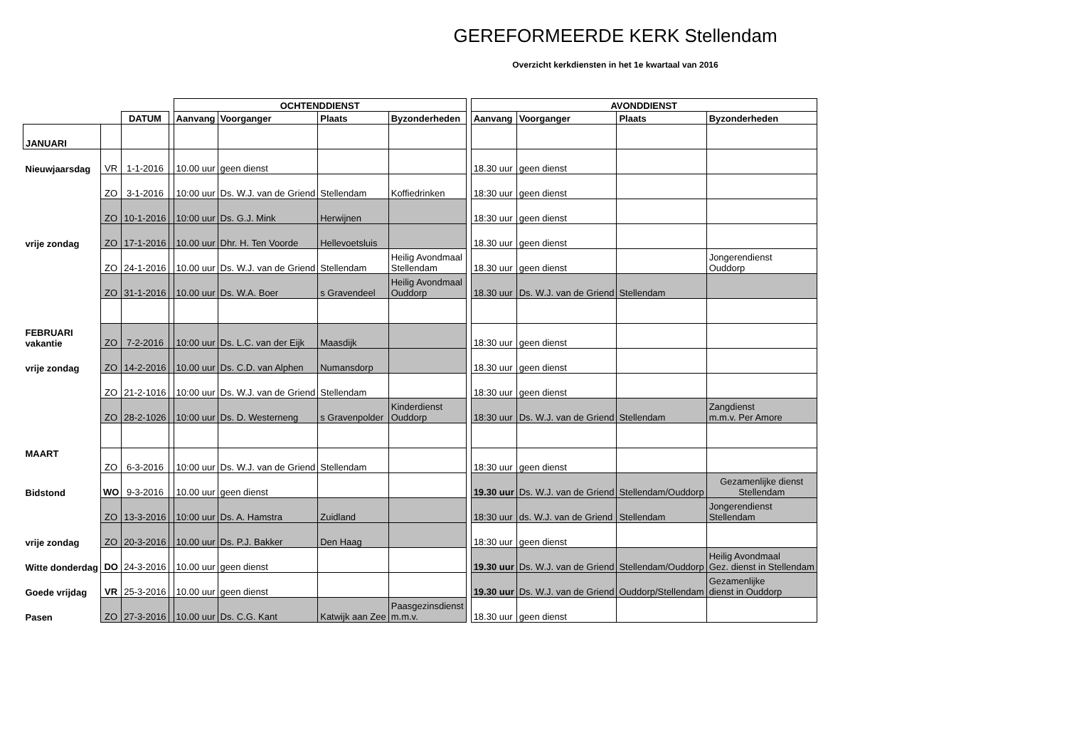GEREFORMEERDE KERK Stellendam
Overzicht kerkdiensten in het 1e kwartaal van 2016
| | | | | OCHTENDDIENST | | | | | AVONDDIENST | | | |
| --- | --- | --- | --- | --- | --- | --- | --- | --- | --- | --- | --- | --- |
| | | DATUM | | Aanvang | Voorganger | Plaats | Byzonderheden | | Aanvang | Voorganger | Plaats | Byzonderheden |
| JANUARI | | | | | | | | | | | | |
| Nieuwjaarsdag | VR | 1-1-2016 | | 10.00 uur | geen dienst | | | | 18.30 uur | geen dienst | | |
| | ZO | 3-1-2016 | | 10:00 uur | Ds. W.J. van de Griend | Stellendam | Koffiedrinken | | 18:30 uur | geen dienst | | |
| | ZO | 10-1-2016 | | 10:00 uur | Ds. G.J. Mink | Herwijnen | | | 18:30 uur | geen dienst | | |
| vrije zondag | ZO | 17-1-2016 | | 10.00 uur | Dhr. H. Ten Voorde | Hellevoetsluis | | | 18.30 uur | geen dienst | | |
| | ZO | 24-1-2016 | | 10.00 uur | Ds. W.J. van de Griend | Stellendam | Heilig Avondmaal Stellendam | | 18.30 uur | geen dienst | | Jongerendienst Ouddorp |
| | ZO | 31-1-2016 | | 10.00 uur | Ds. W.A. Boer | s Gravendeel | Heilig Avondmaal Ouddorp | | 18.30 uur | Ds. W.J. van de Griend | Stellendam | |
| FEBRUARI vakantie | ZO | 7-2-2016 | | 10:00 uur | Ds. L.C. van der Eijk | Maasdijk | | | 18:30 uur | geen dienst | | |
| vrije zondag | ZO | 14-2-2016 | | 10.00 uur | Ds. C.D. van Alphen | Numansdorp | | | 18.30 uur | geen dienst | | |
| | ZO | 21-2-1016 | | 10:00 uur | Ds. W.J. van de Griend | Stellendam | | | 18:30 uur | geen dienst | | |
| | ZO | 28-2-1026 | | 10:00 uur | Ds. D. Westerneng | s Gravenpolder | Kinderdienst Ouddorp | | 18:30 uur | Ds. W.J. van de Griend | Stellendam | Zangdienst m.m.v. Per Amore |
| MAART | ZO | 6-3-2016 | | 10:00 uur | Ds. W.J. van de Griend | Stellendam | | | 18:30 uur | geen dienst | | |
| Bidstond | WO | 9-3-2016 | | 10.00 uur | geen dienst | | | | 19.30 uur | Ds. W.J. van de Griend | Stellendam/Ouddorp | Gezamenlijke dienst Stellendam |
| | ZO | 13-3-2016 | | 10:00 uur | Ds. A. Hamstra | Zuidland | | | 18:30 uur | ds. W.J. van de Griend | Stellendam | Jongerendienst Stellendam |
| vrije zondag | ZO | 20-3-2016 | | 10.00 uur | Ds. P.J. Bakker | Den Haag | | | 18:30 uur | geen dienst | | |
| Witte donderdag | DO | 24-3-2016 | | 10.00 uur | geen dienst | | | | 19.30 uur | Ds. W.J. van de Griend | Stellendam/Ouddorp | Heilig Avondmaal Gez. dienst in Stellendam |
| Goede vrijdag | VR | 25-3-2016 | | 10.00 uur | geen dienst | | | | 19.30 uur | Ds. W.J. van de Griend | Ouddorp/Stellendam | Gezamenlijke dienst in Ouddorp |
| Pasen | ZO | 27-3-2016 | | 10.00 uur | Ds. C.G. Kant | Katwijk aan Zee | Paasgezinsdienst m.m.v. | | 18.30 uur | geen dienst | | |